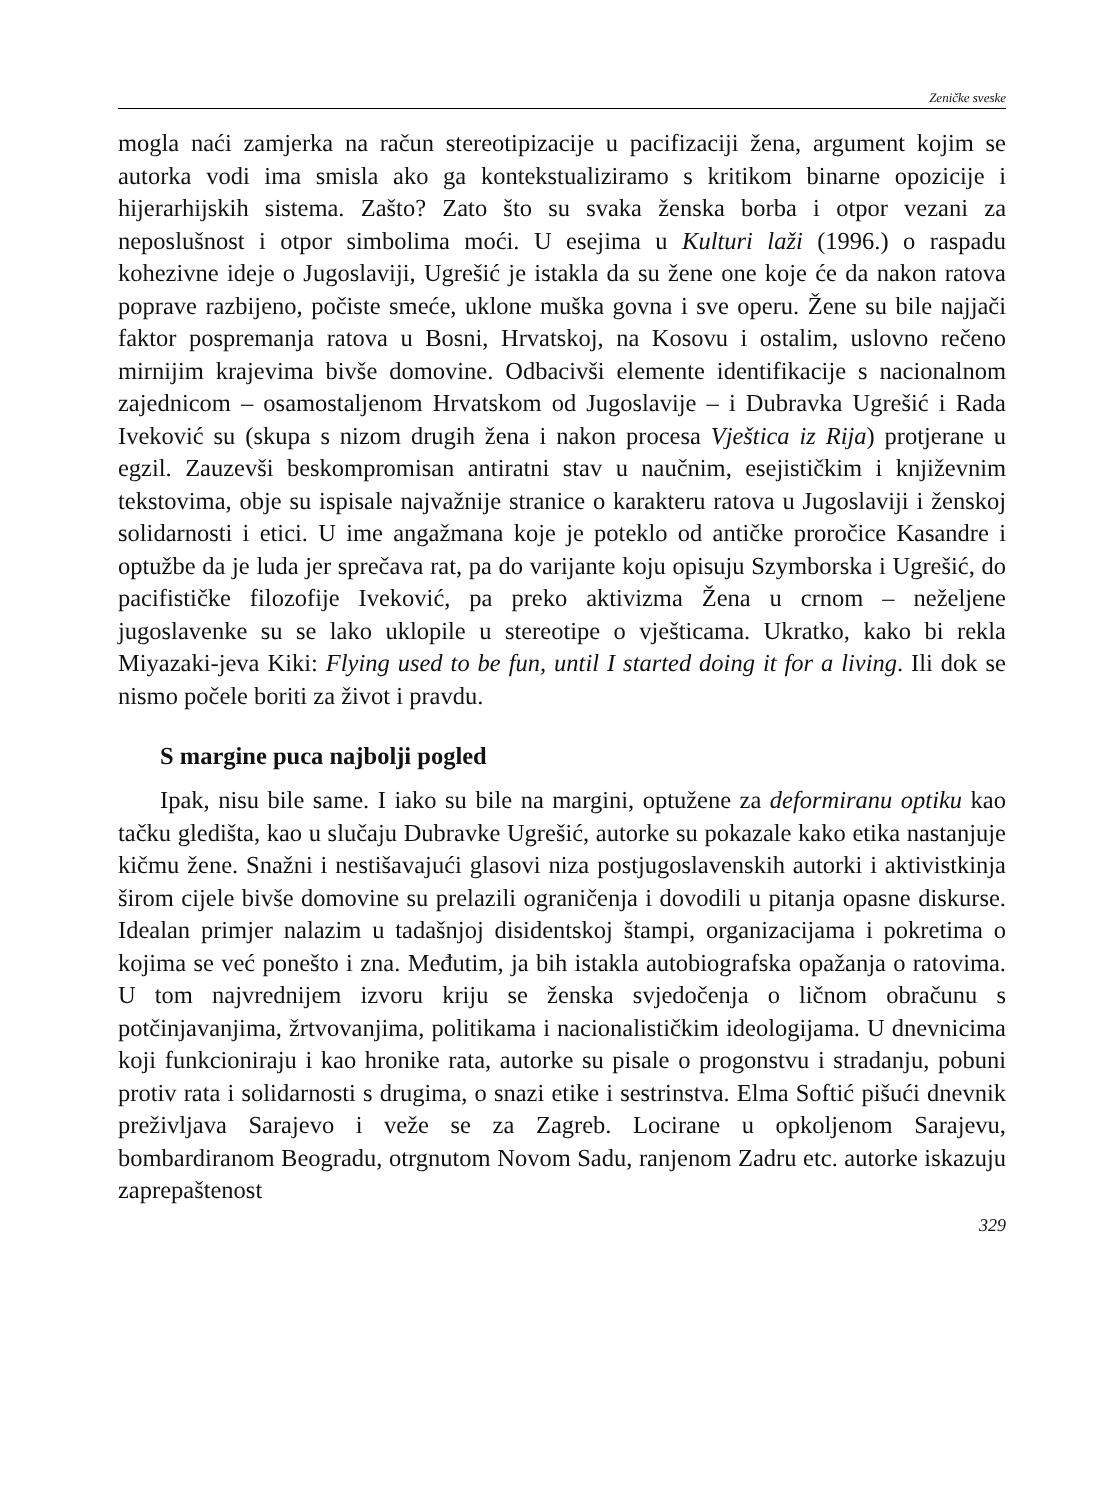Zeničke sveske
mogla naći zamjerka na račun stereotipizacije u pacifizaciji žena, argument kojim se autorka vodi ima smisla ako ga kontekstualiziramo s kritikom binarne opozicije i hijerarhijskih sistema. Zašto? Zato što su svaka ženska borba i otpor vezani za neposlušnost i otpor simbolima moći. U esejima u Kulturi laži (1996.) o raspadu kohezivne ideje o Jugoslaviji, Ugrešić je istakla da su žene one koje će da nakon ratova poprave razbijeno, počiste smeće, uklone muška govna i sve operu. Žene su bile najjači faktor pospremanja ratova u Bosni, Hrvatskoj, na Kosovu i ostalim, uslovno rečeno mirnijim krajevima bivše domovine. Odbacivši elemente identifikacije s nacionalnom zajednicom – osamostaljenom Hrvatskom od Jugoslavije – i Dubravka Ugrešić i Rada Iveković su (skupa s nizom drugih žena i nakon procesa Vještica iz Rija) protjerane u egzil. Zauzevši beskompromisan antiratni stav u naučnim, esejističkim i književnim tekstovima, obje su ispisale najvažnije stranice o karakteru ratova u Jugoslaviji i ženskoj solidarnosti i etici. U ime angažmana koje je poteklo od antičke proročice Kasandre i optužbe da je luda jer sprečava rat, pa do varijante koju opisuju Szymborska i Ugrešić, do pacifističke filozofije Iveković, pa preko aktivizma Žena u crnom – neželjene jugoslavenke su se lako uklopile u stereotipe o vješticama. Ukratko, kako bi rekla Miyazaki-jeva Kiki: Flying used to be fun, until I started doing it for a living. Ili dok se nismo počele boriti za život i pravdu.
S margine puca najbolji pogled
Ipak, nisu bile same. I iako su bile na margini, optužene za deformiranu optiku kao tačku gledišta, kao u slučaju Dubravke Ugrešić, autorke su pokazale kako etika nastanjuje kičmu žene. Snažni i nestišavajući glasovi niza postjugoslavenskih autorki i aktivistkinja širom cijele bivše domovine su prelazili ograničenja i dovodili u pitanja opasne diskurse. Idealan primjer nalazim u tadašnjoj disidentskoj štampi, organizacijama i pokretima o kojima se već ponešto i zna. Međutim, ja bih istakla autobiografska opažanja o ratovima. U tom najvrednijem izvoru kriju se ženska svjedočenja o ličnom obračunu s potčinjavanjima, žrtvovanjima, politikama i nacionalističkim ideologijama. U dnevnicima koji funkcioniraju i kao hronike rata, autorke su pisale o progonstvu i stradanju, pobuni protiv rata i solidarnosti s drugima, o snazi etike i sestrinstva. Elma Softić pišući dnevnik preživljava Sarajevo i veže se za Zagreb. Locirane u opkoljenom Sarajevu, bombardiranom Beogradu, otrgnutom Novom Sadu, ranjenom Zadru etc. autorke iskazuju zaprepaštenost
329